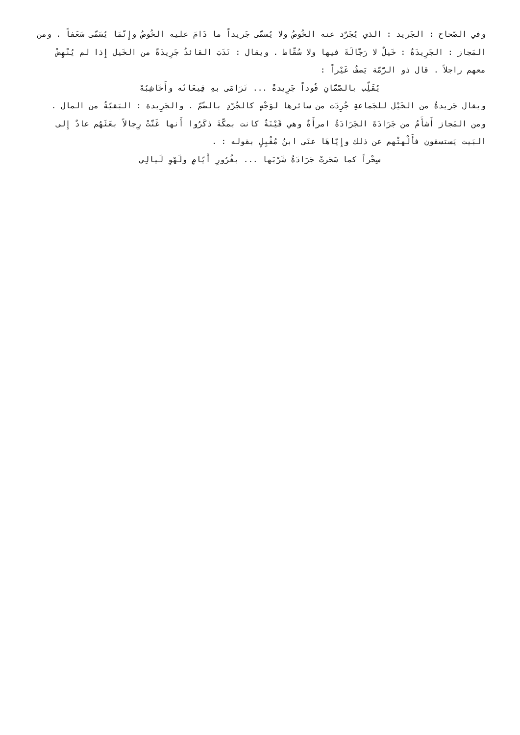وفي الصّحاح : الجَريد : الذي يُجَرَّد عنه الخُوصُ ولا يُسمّى جَريداً ما دَامَ عليه الخُوصُ وإِنّمَا يُسَمّى سَعَفاً . ومن المَجاز : الجَرِيدَةُ : خَيلٌ لا رَجّالَةَ فيها ولا سُقّاط . ويقال : نَدَبَ القائدُ جَرِيدَةً من الخَيل إِذا لم يُنْهِضْ معهم راجلاً . قال ذو الرّمّة يَصفُ عَيْراً :
يُقَلِّب بالصّمّانِ قُوداً جَرِيدةً ... تَرَامَى بهِ قِيعَانُه وأَخَاشِبُهْ
ويقال جَريدةٌ من الخَيْل للجَماعةِ جُرِدَت من سائرها لوَجْهٍ كالجُرْدِ بالضّمّ . والجَرِيدة : البَقيّةُ من المال . ومن المَجاز أَشأَمُ من جَرَادَةَ الجَرَادَةُ امرأَةٌ وهي قَيْنَةٌ كانت بمكّةَ ذكَرُوا أَنها غَنّتْ رِجالاً بعَثَهُم عادٌ إِلى البَيت يَستسقون فأَلْهتْهم عن ذلك وإِيّاهَا عنَى ابنُ مُقْبِلٍ بقوله : .
سِحْراً كما سَحَرتْ جَرَادَةُ شَرْبَها ... بغُرُورِ أَيّامٍ ولَهْوِ لَيالِي